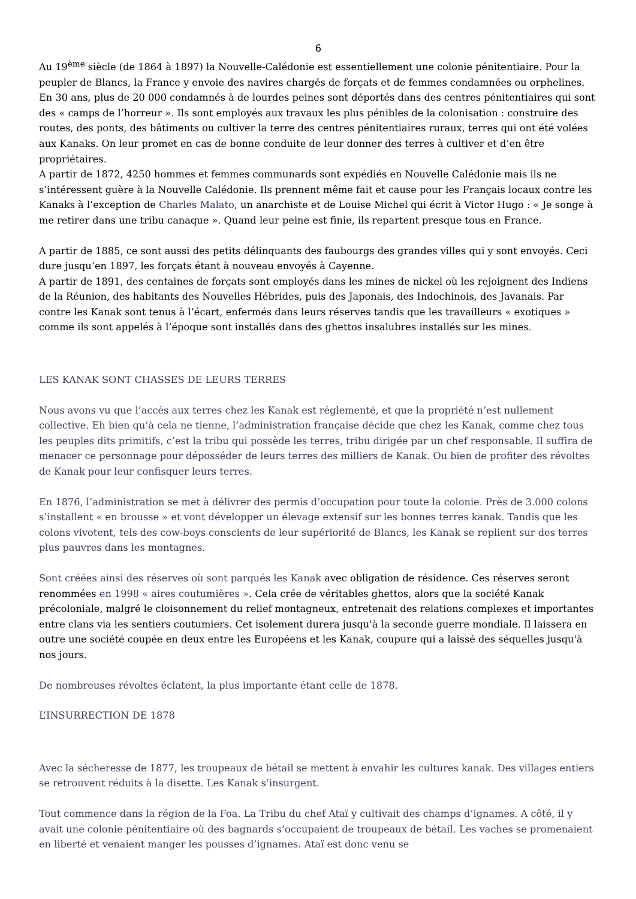6
Au 19<sup>ème</sup> siècle (de 1864 à 1897) la Nouvelle-Calédonie est essentiellement une colonie pénitentiaire. Pour la peupler de Blancs, la France y envoie des navires chargés de forçats et de femmes condamnées ou orphelines. En 30 ans, plus de 20 000 condamnés à de lourdes peines sont déportés dans des centres pénitentiaires qui sont des « camps de l’horreur ». Ils sont employés aux travaux les plus pénibles de la colonisation : construire des routes, des ponts, des bâtiments ou cultiver la terre des centres pénitentiaires ruraux, terres qui ont été volées aux Kanaks. On leur promet en cas de bonne conduite de leur donner des terres à cultiver et d’en être propriétaires.
A partir de 1872, 4250 hommes et femmes communards sont expédiés en Nouvelle Calédonie mais ils ne s’intéressent guère à la Nouvelle Calédonie. Ils prennent même fait et cause pour les Français locaux contre les Kanaks à l’exception de Charles Malato, un anarchiste et de Louise Michel qui écrit à Victor Hugo : « Je songe à me retirer dans une tribu canaque ». Quand leur peine est finie, ils repartent presque tous en France.
A partir de 1885, ce sont aussi des petits délinquants des faubourgs des grandes villes qui y sont envoyés. Ceci dure jusqu’en 1897, les forçats étant à nouveau envoyés à Cayenne.
A partir de 1891, des centaines de forçats sont employés dans les mines de nickel où les rejoignent des Indiens de la Réunion, des habitants des Nouvelles Hébrides, puis des Japonais, des Indochinois, des Javanais. Par contre les Kanak sont tenus à l’écart, enfermés dans leurs réserves tandis que les travailleurs « exotiques » comme ils sont appelés à l’époque sont installés dans des ghettos insalubres installés sur les mines.
LES KANAK SONT CHASSES DE LEURS TERRES
Nous avons vu que l’accès aux terres chez les Kanak est réglementé, et que la propriété n’est nullement collective. Eh bien qu’à cela ne tienne, l’administration française décide que chez les Kanak, comme chez tous les peuples dits primitifs, c’est la tribu qui possède les terres, tribu dirigée par un chef responsable. Il suffira de menacer ce personnage pour déposséder de leurs terres des milliers de Kanak. Ou bien de profiter des révoltes de Kanak pour leur confisquer leurs terres.
En 1876, l’administration se met à délivrer des permis d’occupation pour toute la colonie. Près de 3.000 colons s’installent « en brousse » et vont développer un élevage extensif sur les bonnes terres kanak. Tandis que les colons vivotent, tels des cow-boys conscients de leur supériorité de Blancs, les Kanak se replient sur des terres plus pauvres dans les montagnes.
Sont créées ainsi des réserves où sont parqués les Kanak avec obligation de résidence. Ces réserves seront renommées en 1998 « aires coutumières ». Cela crée de véritables ghettos, alors que la société Kanak précoloniale, malgré le cloisonnement du relief montagneux, entretenait des relations complexes et importantes entre clans via les sentiers coutumiers. Cet isolement durera jusqu'à la seconde guerre mondiale. Il laissera en outre une société coupée en deux entre les Européens et les Kanak, coupure qui a laissé des séquelles jusqu'à nos jours.
De nombreuses révoltes éclatent, la plus importante étant celle de 1878.
L’INSURRECTION DE 1878
Avec la sécheresse de 1877, les troupeaux de bétail se mettent à envahir les cultures kanak. Des villages entiers se retrouvent réduits à la disette. Les Kanak s’insurgent.
Tout commence dans la région de la Foa. La Tribu du chef Ataï y cultivait des champs d’ignames. A côté, il y avait une colonie pénitentiaire où des bagnards s’occupaient de troupeaux de bétail. Les vaches se promenaient en liberté et venaient manger les pousses d’ignames. Ataï est donc venu se